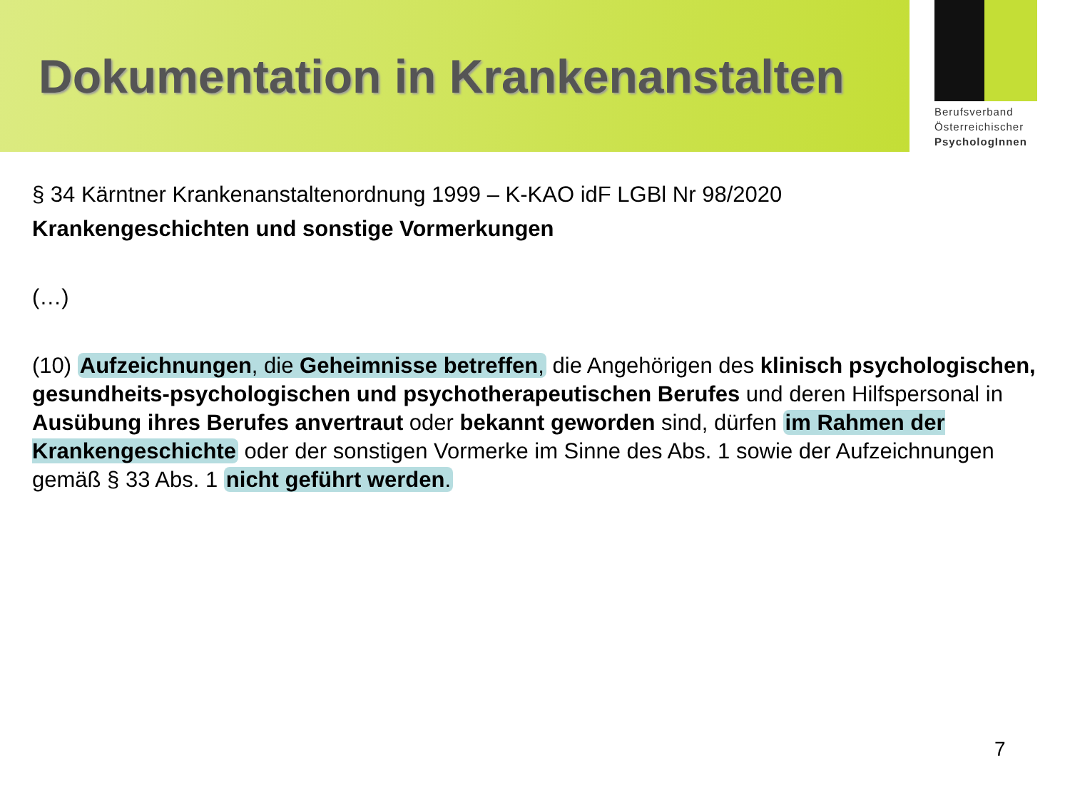Dokumentation in Krankenanstalten
Berufsverband
Österreichischer
PsychologInnen
§ 34 Kärntner Krankenanstaltenordnung 1999 – K-KAO idF LGBl Nr 98/2020
Krankengeschichten und sonstige Vormerkungen
(…)
(10) Aufzeichnungen, die Geheimnisse betreffen, die Angehörigen des klinisch psychologischen, gesundheits-psychologischen und psychotherapeutischen Berufes und deren Hilfspersonal in Ausübung ihres Berufes anvertraut oder bekannt geworden sind, dürfen im Rahmen der Krankengeschichte oder der sonstigen Vormerke im Sinne des Abs. 1 sowie der Aufzeichnungen gemäß § 33 Abs. 1 nicht geführt werden.
7